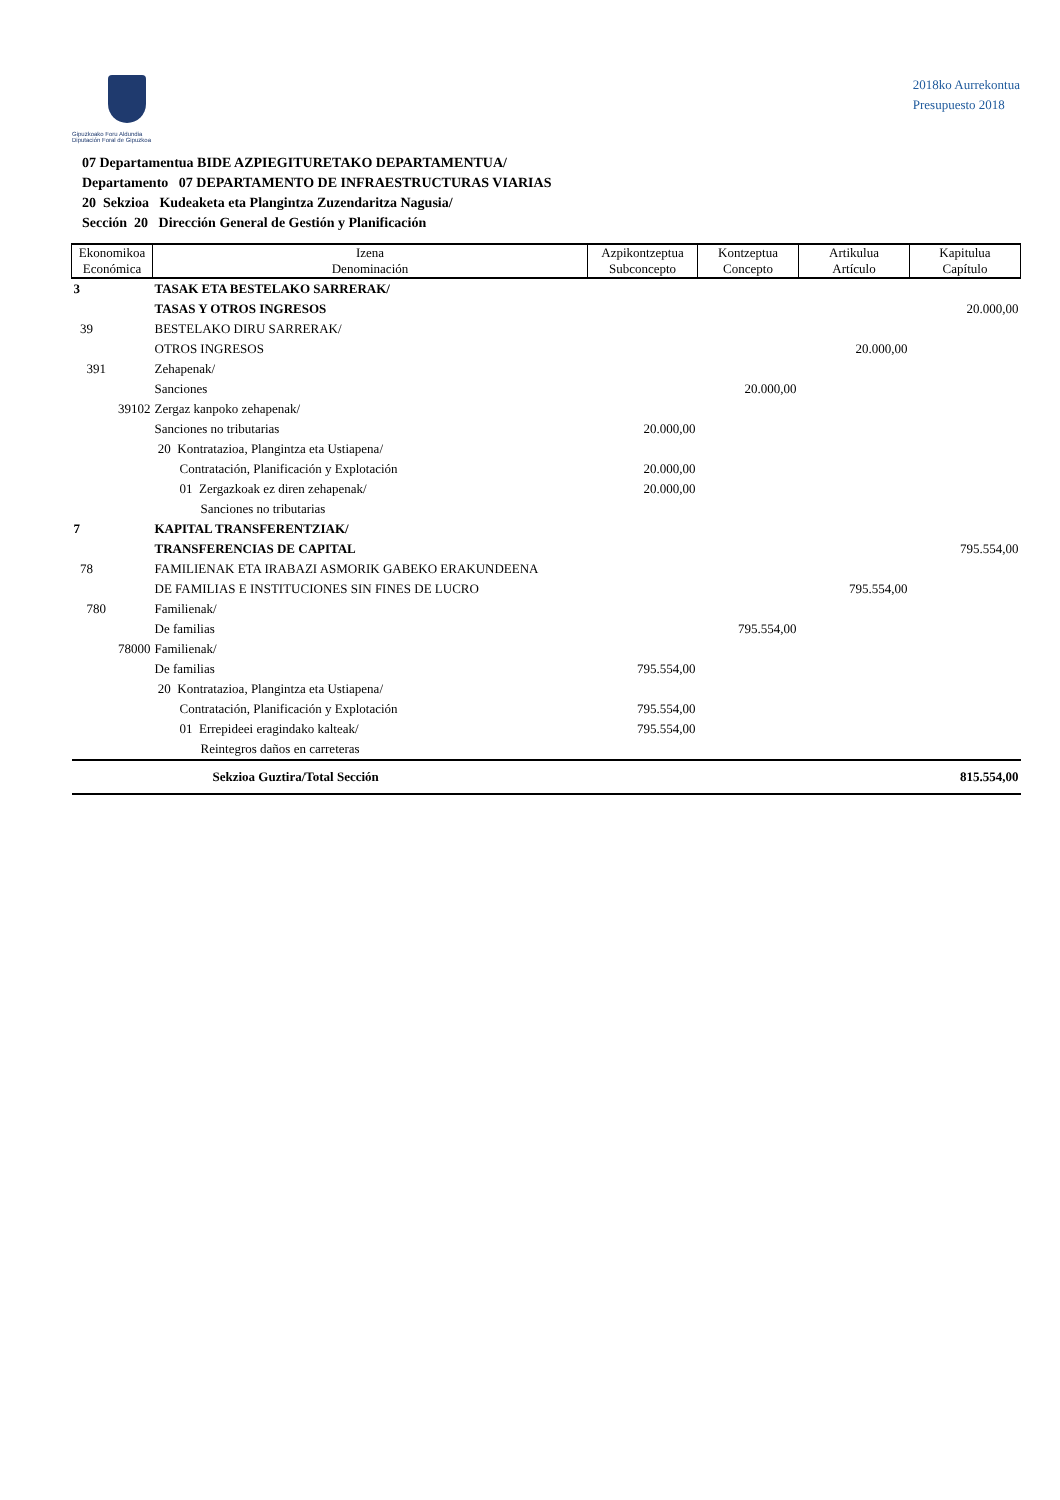Gipuzkoako Foru Aldundia
Diputación Foral de Gipuzkoa
2018ko Aurrekontua
Presupuesto 2018
07 Departamentua BIDE AZPIEGITURETAKO DEPARTAMENTUA/
Departamento 07 DEPARTAMENTO DE INFRAESTRUCTURAS VIARIAS
20 Sekzioa Kudeaketa eta Plangintza Zuzendaritza Nagusia/
Sección 20 Dirección General de Gestión y Planificación
| Ekonomikoa Económica | Izena Denominación | Azpikontzeptua Subconcepto | Kontzeptua Concepto | Artikulua Artículo | Kapitulua Capítulo |
| --- | --- | --- | --- | --- | --- |
| 3 | TASAK ETA BESTELAKO SARRERAK/ | | | | |
| | TASAS Y OTROS INGRESOS | | | | 20.000,00 |
| 39 | BESTELAKO DIRU SARRERAK/ | | | | |
| | OTROS INGRESOS | | | 20.000,00 | |
| 391 | Zehapenak/ | | | | |
| | Sanciones | | 20.000,00 | | |
| 39102 | Zergaz kanpoko zehapenak/ | | | | |
| | Sanciones no tributarias | 20.000,00 | | | |
| | 20 Kontratazioa, Plangintza eta Ustiapena/ | | | | |
| | Contratación, Planificación y Explotación | 20.000,00 | | | |
| | 01 Zergazkoak ez diren zehapenak/ | 20.000,00 | | | |
| | Sanciones no tributarias | | | | |
| 7 | KAPITAL TRANSFERENTZIAK/ | | | | |
| | TRANSFERENCIAS DE CAPITAL | | | | 795.554,00 |
| 78 | FAMILIENAK ETA IRABAZI ASMORIK GABEKO ERAKUNDEENA | | | | |
| | DE FAMILIAS E INSTITUCIONES SIN FINES DE LUCRO | | | 795.554,00 | |
| 780 | Familienak/ | | | | |
| | De familias | | 795.554,00 | | |
| 78000 | Familienak/ | | | | |
| | De familias | 795.554,00 | | | |
| | 20 Kontratazioa, Plangintza eta Ustiapena/ | | | | |
| | Contratación, Planificación y Explotación | 795.554,00 | | | |
| | 01 Errepideei eragindako kalteak/ | 795.554,00 | | | |
| | Reintegros daños en carreteras | | | | |
| | Sekzioa Guztira/Total Sección | | | | 815.554,00 |